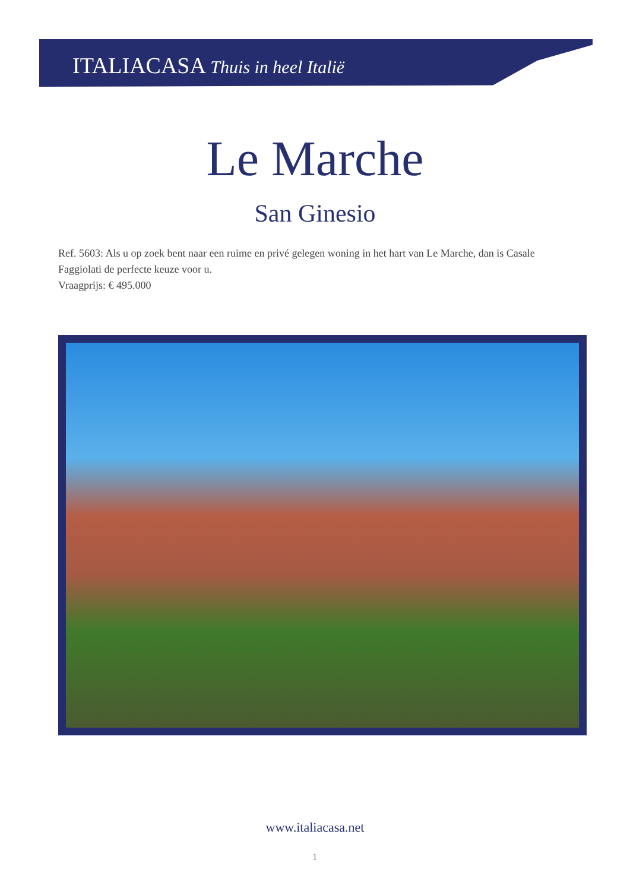ITALIACASA Thuis in heel Italië
Le Marche
San Ginesio
Ref. 5603: Als u op zoek bent naar een ruime en privé gelegen woning in het hart van Le Marche, dan is Casale Faggiolati de perfecte keuze voor u.
Vraagprijs: € 495.000
www.italiacasa.net
1